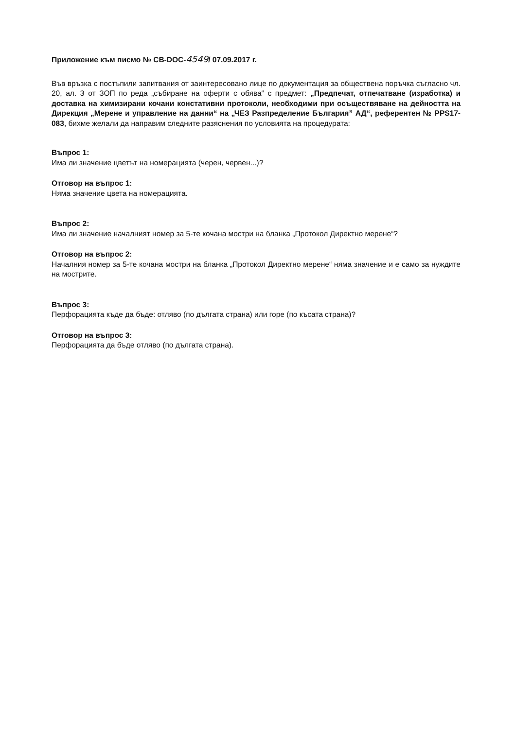Приложение към писмо № CB-DOC-4549/ 07.09.2017 г.
Във връзка с постъпили запитвания от заинтересовано лице по документация за обществена поръчка съгласно чл. 20, ал. 3 от ЗОП по реда „събиране на оферти с обява“ с предмет: „Предпечат, отпечатване (изработка) и доставка на химизирани кочани констативни протоколи, необходими при осъществяване на дейността на Дирекция „Мерене и управление на данни“ на „ЧЕЗ Разпределение България” АД“, референтен № PPS17-083, бихме желали да направим следните разяснения по условията на процедурата:
Въпрос 1:
Има ли значение цветът на номерацията (черен, червен...)?
Отговор на въпрос 1:
Няма значение цвета на номерацията.
Въпрос 2:
Има ли значение началният номер за 5-те кочана мостри на бланка „Протокол Директно мерене“?
Отговор на въпрос 2:
Началния номер за 5-те кочана мостри на бланка „Протокол Директно мерене“ няма значение и е само за нуждите на мострите.
Въпрос 3:
Перфорацията къде да бъде: отляво (по дългата страна) или горе (по късата страна)?
Отговор на въпрос 3:
Перфорацията да бъде отляво (по дългата страна).